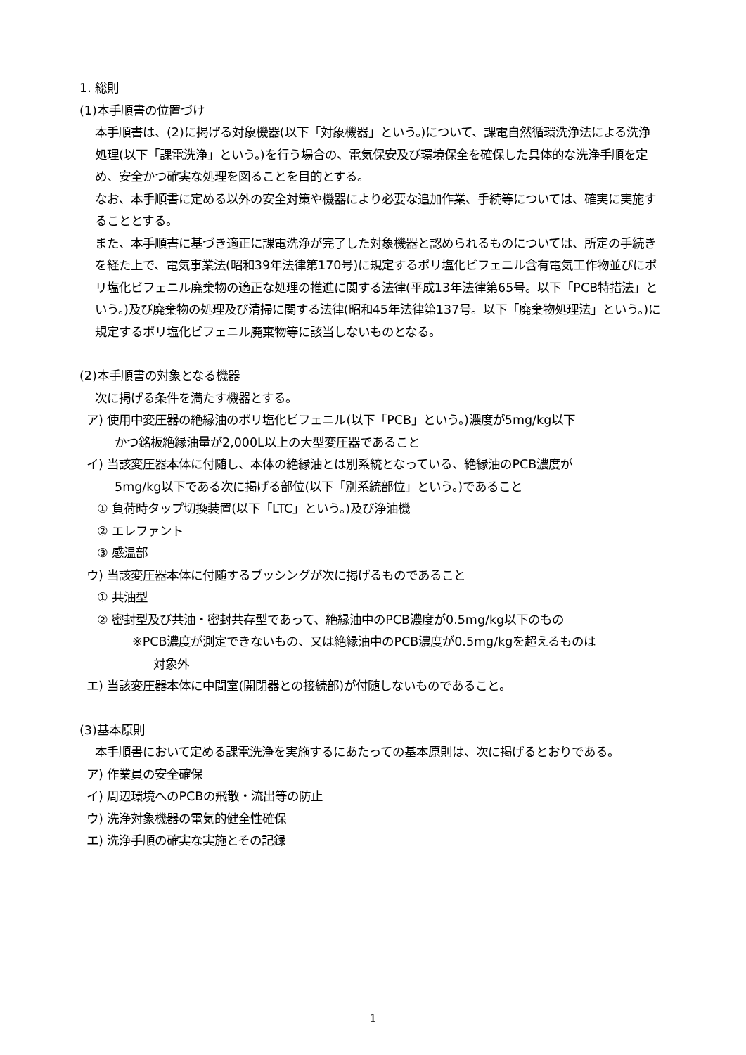1. 総則
(1)本手順書の位置づけ
本手順書は、(2)に掲げる対象機器(以下「対象機器」という。)について、課電自然循環洗浄法による洗浄処理(以下「課電洗浄」という。)を行う場合の、電気保安及び環境保全を確保した具体的な洗浄手順を定め、安全かつ確実な処理を図ることを目的とする。
なお、本手順書に定める以外の安全対策や機器により必要な追加作業、手続等については、確実に実施することとする。
また、本手順書に基づき適正に課電洗浄が完了した対象機器と認められるものについては、所定の手続きを経た上で、電気事業法(昭和39年法律第170号)に規定するポリ塩化ビフェニル含有電気工作物並びにポリ塩化ビフェニル廃棄物の適正な処理の推進に関する法律(平成13年法律第65号。以下「PCB特措法」という。)及び廃棄物の処理及び清掃に関する法律(昭和45年法律第137号。以下「廃棄物処理法」という。)に規定するポリ塩化ビフェニル廃棄物等に該当しないものとなる。
(2)本手順書の対象となる機器
次に掲げる条件を満たす機器とする。
ア) 使用中変圧器の絶縁油のポリ塩化ビフェニル(以下「PCB」という。)濃度が5mg/kg以下
かつ銘板絶縁油量が2,000L以上の大型変圧器であること
イ) 当該変圧器本体に付随し、本体の絶縁油とは別系統となっている、絶縁油のPCB濃度が
5mg/kg以下である次に掲げる部位(以下「別系統部位」という。)であること
① 負荷時タップ切換装置(以下「LTC」という。)及び浄油機
② エレファント
③ 感温部
ウ) 当該変圧器本体に付随するブッシングが次に掲げるものであること
① 共油型
② 密封型及び共油・密封共存型であって、絶縁油中のPCB濃度が0.5mg/kg以下のもの
※PCB濃度が測定できないもの、又は絶縁油中のPCB濃度が0.5mg/kgを超えるものは
対象外
エ) 当該変圧器本体に中間室(開閉器との接続部)が付随しないものであること。
(3)基本原則
本手順書において定める課電洗浄を実施するにあたっての基本原則は、次に掲げるとおりである。
ア) 作業員の安全確保
イ) 周辺環境へのPCBの飛散・流出等の防止
ウ) 洗浄対象機器の電気的健全性確保
エ) 洗浄手順の確実な実施とその記録
1